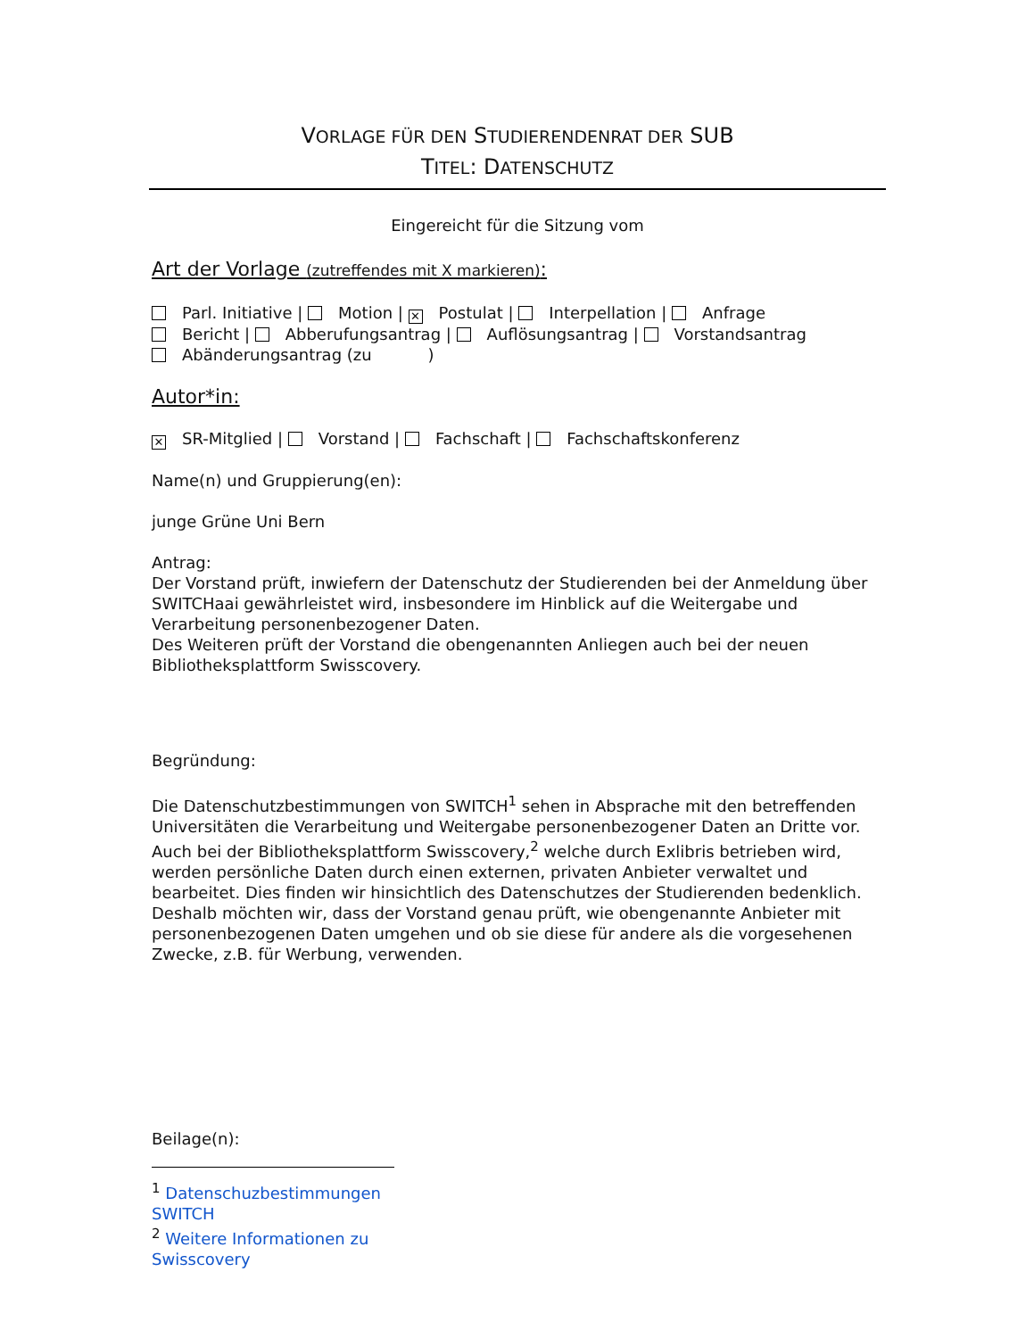VORLAGE FÜR DEN STUDIERENDENRAT DER SUB
TITEL: DATENSCHUTZ
Eingereicht für die Sitzung vom
Art der Vorlage (zutreffendes mit X markieren):
Parl. Initiative | Motion | ✕ Postulat | Interpellation | Anfrage
Bericht | Abberufungsantrag | Auflösungsantrag | Vorstandsantrag
Abänderungsantrag (zu )
Autor*in:
✕ SR-Mitglied | Vorstand | Fachschaft | Fachschaftskonferenz
Name(n) und Gruppierung(en):
junge Grüne Uni Bern
Antrag:
Der Vorstand prüft, inwiefern der Datenschutz der Studierenden bei der Anmeldung über SWITCHaai gewährleistet wird, insbesondere im Hinblick auf die Weitergabe und Verarbeitung personenbezogener Daten.
Des Weiteren prüft der Vorstand die obengenannten Anliegen auch bei der neuen Bibliotheksplattform Swisscovery.
Begründung:
Die Datenschutzbestimmungen von SWITCH<sup>1</sup> sehen in Absprache mit den betreffenden Universitäten die Verarbeitung und Weitergabe personenbezogener Daten an Dritte vor.
Auch bei der Bibliotheksplattform Swisscovery,<sup>2</sup> welche durch Exlibris betrieben wird, werden persönliche Daten durch einen externen, privaten Anbieter verwaltet und bearbeitet. Dies finden wir hinsichtlich des Datenschutzes der Studierenden bedenklich. Deshalb möchten wir, dass der Vorstand genau prüft, wie obengenannte Anbieter mit personenbezogenen Daten umgehen und ob sie diese für andere als die vorgesehenen Zwecke, z.B. für Werbung, verwenden.
Beilage(n):
<sup>1</sup> Datenschuzbestimmungen SWITCH
<sup>2</sup> Weitere Informationen zu Swisscovery